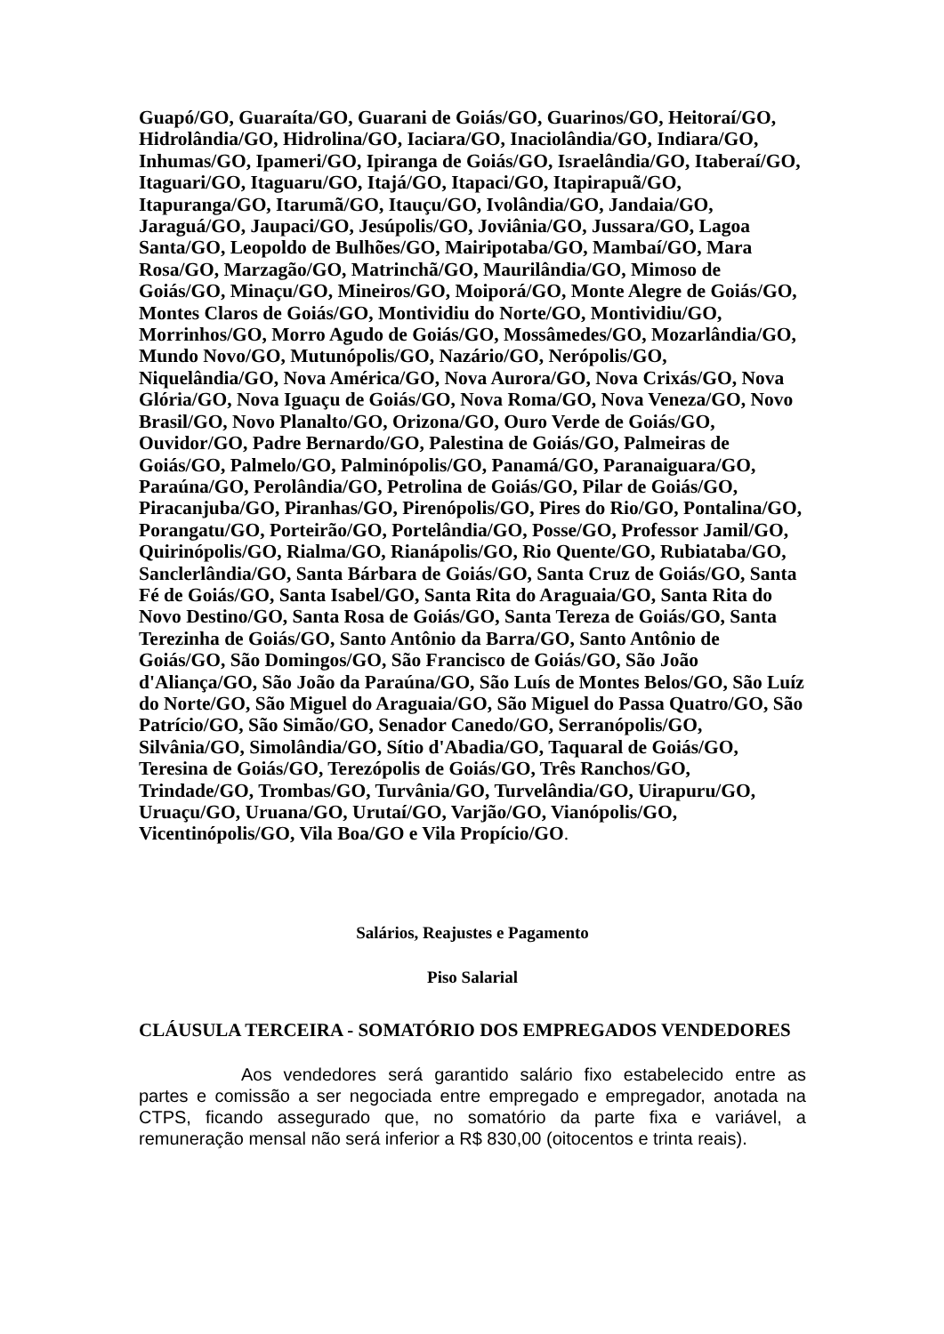Guapó/GO, Guaraíta/GO, Guarani de Goiás/GO, Guarinos/GO, Heitoraí/GO, Hidrolândia/GO, Hidrolina/GO, Iaciara/GO, Inaciolândia/GO, Indiara/GO, Inhumas/GO, Ipameri/GO, Ipiranga de Goiás/GO, Israelândia/GO, Itaberaí/GO, Itaguari/GO, Itaguaru/GO, Itajá/GO, Itapaci/GO, Itapirapuã/GO, Itapuranga/GO, Itarumã/GO, Itauçu/GO, Ivolândia/GO, Jandaia/GO, Jaraguá/GO, Jaupaci/GO, Jesúpolis/GO, Joviânia/GO, Jussara/GO, Lagoa Santa/GO, Leopoldo de Bulhões/GO, Mairipotaba/GO, Mambaí/GO, Mara Rosa/GO, Marzagão/GO, Matrinchã/GO, Maurilândia/GO, Mimoso de Goiás/GO, Minaçu/GO, Mineiros/GO, Moiporá/GO, Monte Alegre de Goiás/GO, Montes Claros de Goiás/GO, Montividiu do Norte/GO, Montividiu/GO, Morrinhos/GO, Morro Agudo de Goiás/GO, Mossâmedes/GO, Mozarlândia/GO, Mundo Novo/GO, Mutunópolis/GO, Nazário/GO, Nerópolis/GO, Niquelândia/GO, Nova América/GO, Nova Aurora/GO, Nova Crixás/GO, Nova Glória/GO, Nova Iguaçu de Goiás/GO, Nova Roma/GO, Nova Veneza/GO, Novo Brasil/GO, Novo Planalto/GO, Orizona/GO, Ouro Verde de Goiás/GO, Ouvidor/GO, Padre Bernardo/GO, Palestina de Goiás/GO, Palmeiras de Goiás/GO, Palmelo/GO, Palminópolis/GO, Panamá/GO, Paranaiguara/GO, Paraúna/GO, Perolândia/GO, Petrolina de Goiás/GO, Pilar de Goiás/GO, Piracanjuba/GO, Piranhas/GO, Pirenópolis/GO, Pires do Rio/GO, Pontalina/GO, Porangatu/GO, Porteirão/GO, Portelândia/GO, Posse/GO, Professor Jamil/GO, Quirinópolis/GO, Rialma/GO, Rianápolis/GO, Rio Quente/GO, Rubiataba/GO, Sanclerlândia/GO, Santa Bárbara de Goiás/GO, Santa Cruz de Goiás/GO, Santa Fé de Goiás/GO, Santa Isabel/GO, Santa Rita do Araguaia/GO, Santa Rita do Novo Destino/GO, Santa Rosa de Goiás/GO, Santa Tereza de Goiás/GO, Santa Terezinha de Goiás/GO, Santo Antônio da Barra/GO, Santo Antônio de Goiás/GO, São Domingos/GO, São Francisco de Goiás/GO, São João d'Aliança/GO, São João da Paraúna/GO, São Luís de Montes Belos/GO, São Luíz do Norte/GO, São Miguel do Araguaia/GO, São Miguel do Passa Quatro/GO, São Patrício/GO, São Simão/GO, Senador Canedo/GO, Serranópolis/GO, Silvânia/GO, Simolândia/GO, Sítio d'Abadia/GO, Taquaral de Goiás/GO, Teresina de Goiás/GO, Terezópolis de Goiás/GO, Três Ranchos/GO, Trindade/GO, Trombas/GO, Turvânia/GO, Turvelândia/GO, Uirapuru/GO, Uruaçu/GO, Uruana/GO, Urutaí/GO, Varjão/GO, Vianópolis/GO, Vicentinópolis/GO, Vila Boa/GO e Vila Propício/GO.
Salários, Reajustes e Pagamento
Piso Salarial
CLÁUSULA TERCEIRA - SOMATÓRIO DOS EMPREGADOS VENDEDORES
Aos vendedores será garantido salário fixo estabelecido entre as partes e comissão a ser negociada entre empregado e empregador, anotada na CTPS, ficando assegurado que, no somatório da parte fixa e variável, a remuneração mensal não será inferior a R$ 830,00 (oitocentos e trinta reais).